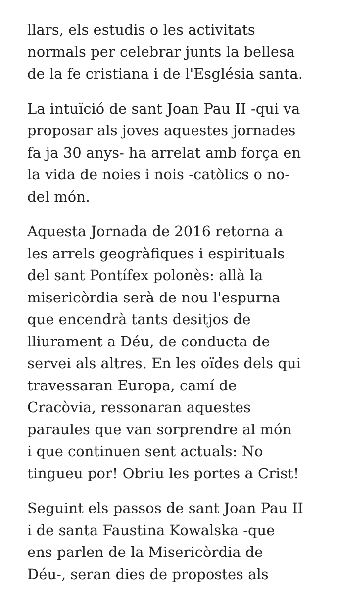llars, els estudis o les activitats
normals per celebrar junts la bellesa
de la fe cristiana i de l'Església santa.
La intuïció de sant Joan Pau II -qui va
proposar als joves aquestes jornades
fa ja 30 anys- ha arrelat amb força en
la vida de noies i nois -catòlics o no-
del món.
Aquesta Jornada de 2016 retorna a
les arrels geogràfiques i espirituals
del sant Pontífex polonès: allà la
misericòrdia serà de nou l'espurna
que encendrà tants desitjos de
lliurament a Déu, de conducta de
servei als altres. En les oïdes dels qui
travessaran Europa, camí de
Cracòvia, ressonaran aquestes
paraules que van sorprendre al món
i que continuen sent actuals: No
tingueu por! Obriu les portes a Crist!
Seguint els passos de sant Joan Pau II
i de santa Faustina Kowalska -que
ens parlen de la Misericòrdia de
Déu-, seran dies de propostes als